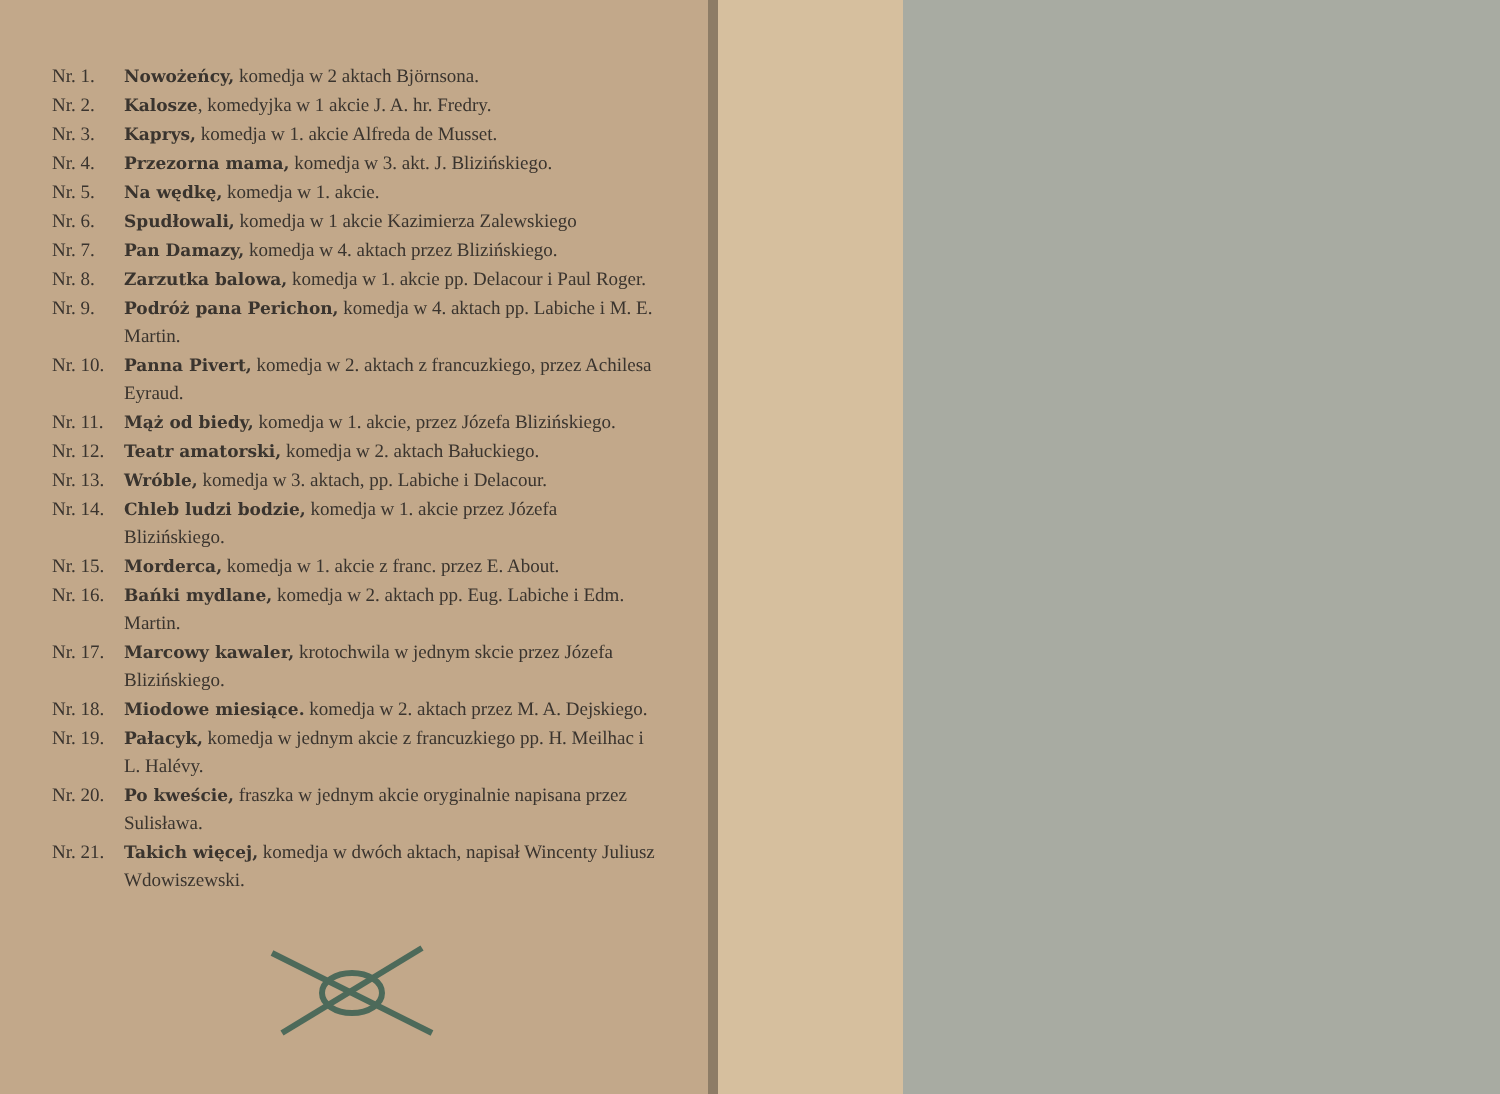Nr. 1. Nowożeńcy, komedja w 2 aktach Björnsona.
Nr. 2. Kalosze, komedyjka w 1 akcie J. A. hr. Fredry.
Nr. 3. Kaprys, komedja w 1. akcie Alfreda de Musset.
Nr. 4. Przezorna mama, komedja w 3. akt. J. Blizińskiego.
Nr. 5. Na wędkę, komedja w 1. akcie.
Nr. 6. Spudłowali, komedja w 1 akcie Kazimierza Zalewskiego
Nr. 7. Pan Damazy, komedja w 4. aktach przez Blizińskiego.
Nr. 8. Zarzutka balowa, komedja w 1. akcie pp. Delacour i Paul Roger.
Nr. 9. Podróż pana Perichon, komedja w 4. aktach pp. Labiche i M. E. Martin.
Nr. 10. Panna Pivert, komedja w 2. aktach z francuzkiego, przez Achilesa Eyraud.
Nr. 11. Mąż od biedy, komedja w 1. akcie, przez Józefa Blizińskiego.
Nr. 12. Teatr amatorski, komedja w 2. aktach Bałuckiego.
Nr. 13. Wróble, komedja w 3. aktach, pp. Labiche i Delacour.
Nr. 14. Chleb ludzi bodzie, komedja w 1. akcie przez Józefa Blizińskiego.
Nr. 15. Morderca, komedja w 1. akcie z franc. przez E. About.
Nr. 16. Bańki mydlane, komedja w 2. aktach pp. Eug. Labiche i Edm. Martin.
Nr. 17. Marcowy kawaler, krotochwila w jednym skcie przez Józefa Blizińskiego.
Nr. 18. Miodowe miesiące. komedja w 2. aktach przez M. A. Dejskiego.
Nr. 19. Pałacyk, komedja w jednym akcie z francuzkiego pp. H. Meilhac i L. Halévy.
Nr. 20. Po kweście, fraszka w jednym akcie oryginalnie napisana przez Sulisława.
Nr. 21. Takich więcej, komedja w dwóch aktach, napisał Wincenty Juliusz Wdowiszewski.